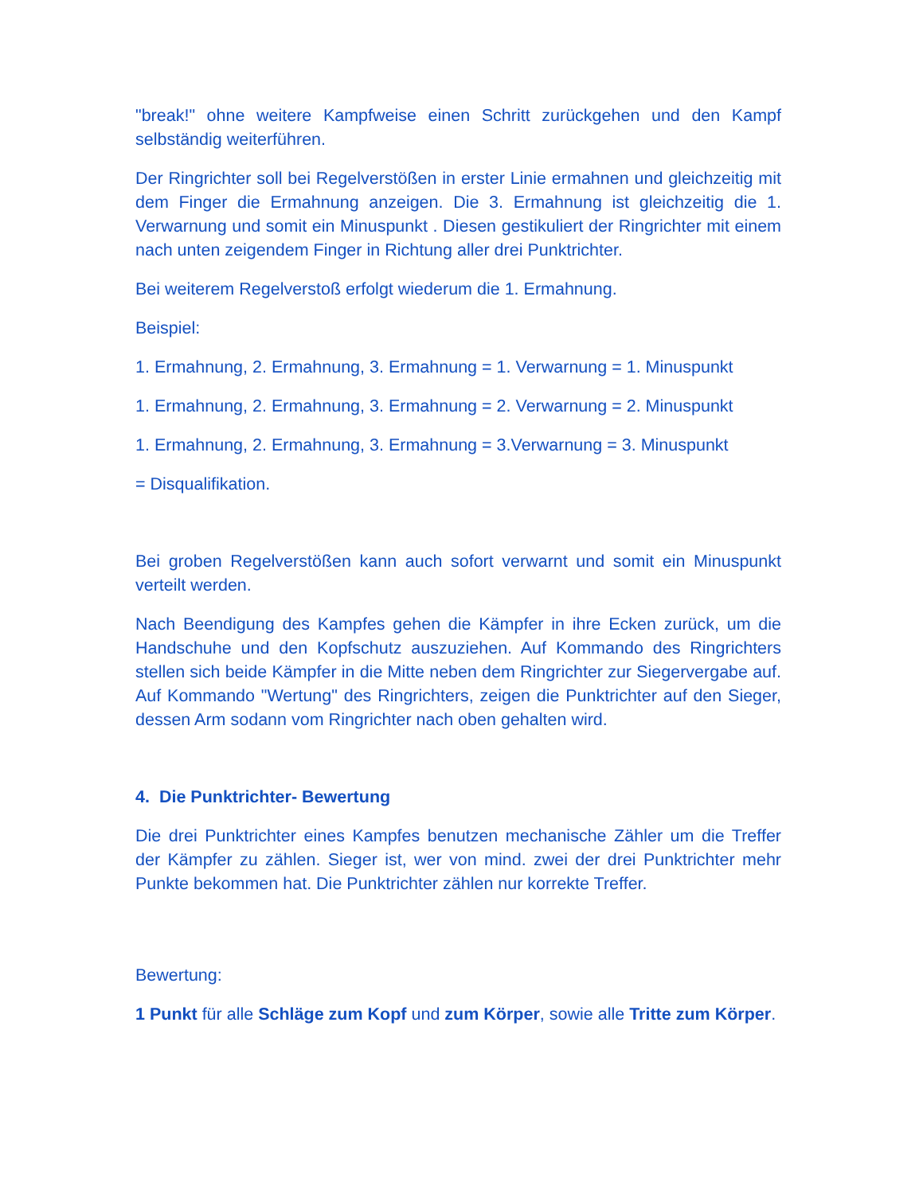"break!" ohne weitere Kampfweise einen Schritt zurückgehen und den Kampf selbständig weiterführen.
Der Ringrichter soll bei Regelverstößen in erster Linie ermahnen und gleichzeitig mit dem Finger die Ermahnung anzeigen. Die 3. Ermahnung ist gleichzeitig die 1. Verwarnung und somit ein Minuspunkt . Diesen gestikuliert der Ringrichter mit einem nach unten zeigendem Finger in Richtung aller drei Punktrichter.
Bei weiterem Regelverstoß erfolgt wiederum die 1. Ermahnung.
Beispiel:
1. Ermahnung, 2. Ermahnung, 3. Ermahnung = 1. Verwarnung = 1. Minuspunkt
1. Ermahnung, 2. Ermahnung, 3. Ermahnung = 2. Verwarnung = 2. Minuspunkt
1. Ermahnung, 2. Ermahnung, 3. Ermahnung = 3.Verwarnung = 3. Minuspunkt
= Disqualifikation.
Bei groben Regelverstößen kann auch sofort verwarnt und somit ein Minuspunkt verteilt werden.
Nach Beendigung des Kampfes gehen die Kämpfer in ihre Ecken zurück, um die Handschuhe und den Kopfschutz auszuziehen. Auf Kommando des Ringrichters stellen sich beide Kämpfer in die Mitte neben dem Ringrichter zur Siegervergabe auf. Auf Kommando "Wertung" des Ringrichters, zeigen die Punktrichter auf den Sieger, dessen Arm sodann vom Ringrichter nach oben gehalten wird.
4. Die Punktrichter- Bewertung
Die drei Punktrichter eines Kampfes benutzen mechanische Zähler um die Treffer der Kämpfer zu zählen. Sieger ist, wer von mind. zwei der drei Punktrichter mehr Punkte bekommen hat. Die Punktrichter zählen nur korrekte Treffer.
Bewertung:
1 Punkt für alle Schläge zum Kopf und zum Körper, sowie alle Tritte zum Körper.